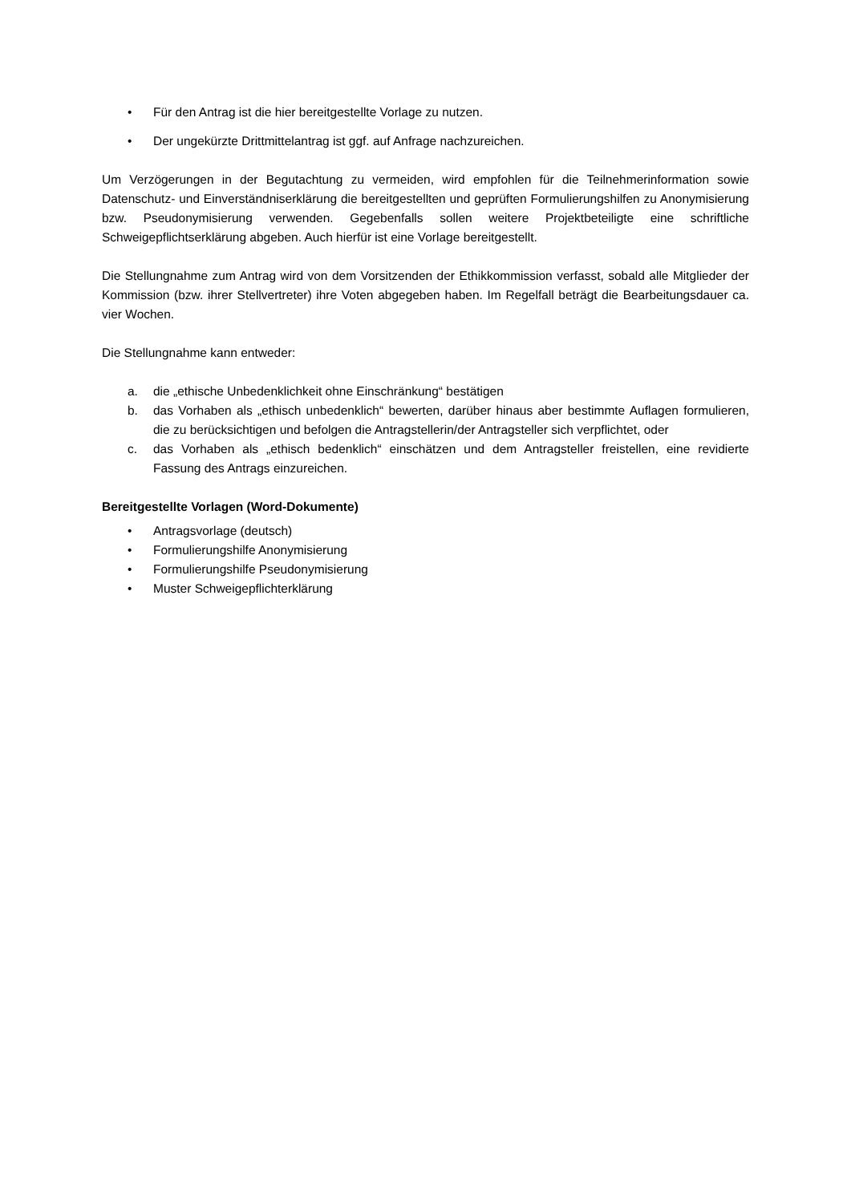• Für den Antrag ist die hier bereitgestellte Vorlage zu nutzen.
• Der ungekürzte Drittmittelantrag ist ggf. auf Anfrage nachzureichen.
Um Verzögerungen in der Begutachtung zu vermeiden, wird empfohlen für die Teilnehmerinformation sowie Datenschutz- und Einverständniserklärung die bereitgestellten und geprüften Formulierungshilfen zu Anonymisierung bzw. Pseudonymisierung verwenden. Gegebenfalls sollen weitere Projektbeteiligte eine schriftliche Schweigepflichtserklärung abgeben. Auch hierfür ist eine Vorlage bereitgestellt.
Die Stellungnahme zum Antrag wird von dem Vorsitzenden der Ethikkommission verfasst, sobald alle Mitglieder der Kommission (bzw. ihrer Stellvertreter) ihre Voten abgegeben haben. Im Regelfall beträgt die Bearbeitungsdauer ca. vier Wochen.
Die Stellungnahme kann entweder:
a. die „ethische Unbedenklichkeit ohne Einschränkung“ bestätigen
b. das Vorhaben als „ethisch unbedenklich“ bewerten, darüber hinaus aber bestimmte Auflagen formulieren, die zu berücksichtigen und befolgen die Antragstellerin/der Antragsteller sich verpflichtet, oder
c. das Vorhaben als „ethisch bedenklich“ einschätzen und dem Antragsteller freistellen, eine revidierte Fassung des Antrags einzureichen.
Bereitgestellte Vorlagen (Word-Dokumente)
• Antragsvorlage (deutsch)
• Formulierungshilfe Anonymisierung
• Formulierungshilfe Pseudonymisierung
• Muster Schweigepflichterklärung